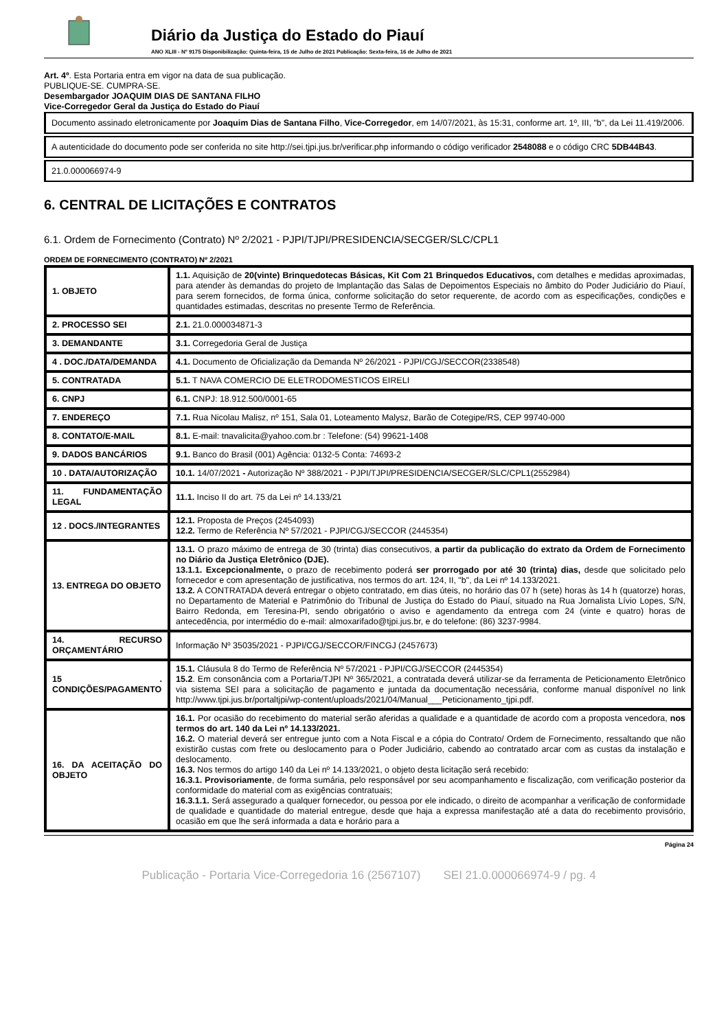Diário da Justiça do Estado do Piauí
ANO XLIII - Nº 9175 Disponibilização: Quinta-feira, 15 de Julho de 2021 Publicação: Sexta-feira, 16 de Julho de 2021
Art. 4º. Esta Portaria entra em vigor na data de sua publicação.
PUBLIQUE-SE. CUMPRA-SE.
Desembargador JOAQUIM DIAS DE SANTANA FILHO
Vice-Corregedor Geral da Justiça do Estado do Piauí
Documento assinado eletronicamente por Joaquim Dias de Santana Filho, Vice-Corregedor, em 14/07/2021, às 15:31, conforme art. 1º, III, "b", da Lei 11.419/2006.
A autenticidade do documento pode ser conferida no site http://sei.tjpi.jus.br/verificar.php informando o código verificador 2548088 e o código CRC 5DB44B43.
21.0.000066974-9
6. CENTRAL DE LICITAÇÕES E CONTRATOS
6.1. Ordem de Fornecimento (Contrato) Nº 2/2021 - PJPI/TJPI/PRESIDENCIA/SECGER/SLC/CPL1
ORDEM DE FORNECIMENTO (CONTRATO) Nº 2/2021
| 1. OBJETO | 1.1. Aquisição de 20(vinte) Brinquedotecas Básicas, Kit Com 21 Brinquedos Educativos, com detalhes e medidas aproximadas, para atender às demandas do projeto de Implantação das Salas de Depoimentos Especiais no âmbito do Poder Judiciário do Piauí, para serem fornecidos, de forma única, conforme solicitação do setor requerente, de acordo com as especificações, condições e quantidades estimadas, descritas no presente Termo de Referência. |
| 2. PROCESSO SEI | 2.1. 21.0.000034871-3 |
| 3. DEMANDANTE | 3.1. Corregedoria Geral de Justiça |
| 4 . DOC./DATA/DEMANDA | 4.1. Documento de Oficialização da Demanda Nº 26/2021 - PJPI/CGJ/SECCOR(2338548) |
| 5. CONTRATADA | 5.1. T NAVA COMERCIO DE ELETRODOMESTICOS EIRELI |
| 6. CNPJ | 6.1. CNPJ: 18.912.500/0001-65 |
| 7. ENDEREÇO | 7.1. Rua Nicolau Malisz, nº 151, Sala 01, Loteamento Malysz, Barão de Cotegipe/RS, CEP 99740-000 |
| 8. CONTATO/E-MAIL | 8.1. E-mail: tnavalicita@yahoo.com.br : Telefone: (54) 99621-1408 |
| 9. DADOS BANCÁRIOS | 9.1. Banco do Brasil (001) Agência: 0132-5 Conta: 74693-2 |
| 10 . DATA/AUTORIZAÇÃO | 10.1. 14/07/2021 - Autorização Nº 388/2021 - PJPI/TJPI/PRESIDENCIA/SECGER/SLC/CPL1(2552984) |
| 11. FUNDAMENTAÇÃO LEGAL | 11.1. Inciso II do art. 75 da Lei nº 14.133/21 |
| 12 . DOCS./INTEGRANTES | 12.1. Proposta de Preços (2454093) 12.2. Termo de Referência Nº 57/2021 - PJPI/CGJ/SECCOR (2445354) |
| 13. ENTREGA DO OBJETO | 13.1. O prazo máximo de entrega de 30 (trinta) dias consecutivos, a partir da publicação do extrato da Ordem de Fornecimento no Diário da Justiça Eletrônico (DJE). 13.1.1. Excepcionalmente, o prazo de recebimento poderá ser prorrogado por até 30 (trinta) dias, desde que solicitado pelo fornecedor e com apresentação de justificativa, nos termos do art. 124, II, "b", da Lei nº 14.133/2021. 13.2. A CONTRATADA deverá entregar o objeto contratado, em dias úteis, no horário das 07 h (sete) horas às 14 h (quatorze) horas, no Departamento de Material e Patrimônio do Tribunal de Justiça do Estado do Piauí, situado na Rua Jornalista Lívio Lopes, S/N, Bairro Redonda, em Teresina-PI, sendo obrigatório o aviso e agendamento da entrega com 24 (vinte e quatro) horas de antecedência, por intermédio do e-mail: almoxarifado@tjpi.jus.br, e do telefone: (86) 3237-9984. |
| 14. RECURSO ORÇAMENTÁRIO | Informação Nº 35035/2021 - PJPI/CGJ/SECCOR/FINCGJ (2457673) |
| 15 . CONDIÇÕES/PAGAMENTO | 15.1. Cláusula 8 do Termo de Referência Nº 57/2021 - PJPI/CGJ/SECCOR (2445354) 15.2 . Em consonância com a Portaria/TJPI Nº 365/2021, a contratada deverá utilizar-se da ferramenta de Peticionamento Eletrônico via sistema SEI para a solicitação de pagamento e juntada da documentação necessária, conforme manual disponível no link http://www.tjpi.jus.br/portaltjpi/wp-content/uploads/2021/04/Manual___Peticionamento_tjpi.pdf. |
| 16. DA ACEITAÇÃO DO OBJETO | 16.1. Por ocasião do recebimento do material serão aferidas a qualidade e a quantidade de acordo com a proposta vencedora, nos termos do art. 140 da Lei nº 14.133/2021. 16.2. O material deverá ser entregue junto com a Nota Fiscal e a cópia do Contrato/ Ordem de Fornecimento, ressaltando que não existirão custas com frete ou deslocamento para o Poder Judiciário, cabendo ao contratado arcar com as custas da instalação e deslocamento. 16.3. Nos termos do artigo 140 da Lei nº 14.133/2021, o objeto desta licitação será recebido: 16.3.1. Provisoriamente , de forma sumária, pelo responsável por seu acompanhamento e fiscalização, com verificação posterior da conformidade do material com as exigências contratuais; 16.3.1.1. Será assegurado a qualquer fornecedor, ou pessoa por ele indicado, o direito de acompanhar a verificação de conformidade de qualidade e quantidade do material entregue, desde que haja a expressa manifestação até a data do recebimento provisório, ocasião em que lhe será informada a data e horário para a |
Página 24
Publicação - Portaria Vice-Corregedoria 16 (2567107) SEI 21.0.000066974-9 / pg. 4